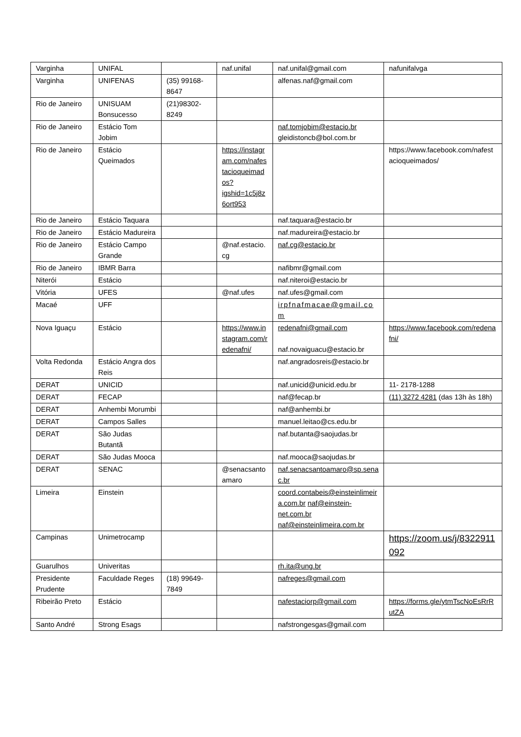| Varginha | UNIFAL | | naf.unifal | naf.unifal@gmail.com | nafunifalvga |
| Varginha | UNIFENAS | (35) 99168-8647 | | alfenas.naf@gmail.com | |
| Rio de Janeiro | UNISUAM Bonsucesso | (21)98302-8249 | | | |
| Rio de Janeiro | Estácio Tom Jobim | | | naf.tomjobim@estacio.br gleidistoncb@bol.com.br | |
| Rio de Janeiro | Estácio Queimados | | https://instagram.com/nafestacioqueimados?igshid=1c5j8z6ort953 | | https://www.facebook.com/nafestacioqueimados/ |
| Rio de Janeiro | Estácio Taquara | | | naf.taquara@estacio.br | |
| Rio de Janeiro | Estácio Madureira | | | naf.madureira@estacio.br | |
| Rio de Janeiro | Estácio Campo Grande | | @naf.estacio.cg | naf.cg@estacio.br | |
| Rio de Janeiro | IBMR Barra | | | nafibmr@gmail.com | |
| Niterói | Estácio | | | naf.niteroi@estacio.br | |
| Vitória | UFES | | @naf.ufes | naf.ufes@gmail.com | |
| Macaé | UFF | | | irpfnafmacae@gmail.com | |
| Nova Iguaçu | Estácio | | https://www.instagram.com/redenafni/ | redenafni@gmail.com naf.novaiguacu@estacio.br | https://www.facebook.com/redenafni/ |
| Volta Redonda | Estácio Angra dos Reis | | | naf.angradosreis@estacio.br | |
| DERAT | UNICID | | | naf.unicid@unicid.edu.br | 11- 2178-1288 |
| DERAT | FECAP | | | naf@fecap.br | (11) 3272 4281 (das 13h às 18h) |
| DERAT | Anhembi Morumbi | | | naf@anhembi.br | |
| DERAT | Campos Salles | | | manuel.leitao@cs.edu.br | |
| DERAT | São Judas Butantã | | | naf.butanta@saojudas.br | |
| DERAT | São Judas Mooca | | | naf.mooca@saojudas.br | |
| DERAT | SENAC | | @senacsantoamaro | naf.senacsantoamaro@sp.senac.br | |
| Limeira | Einstein | | | coord.contabeis@einsteinlimeira.com.br naf@einstein-net.com.br naf@einsteinlimeira.com.br | |
| Campinas | Unimetrocamp | | | | https://zoom.us/j/8322911092 |
| Guarulhos | Univeritas | | | rh.ita@ung.br | |
| Presidente Prudente | Faculdade Reges | (18) 99649-7849 | | nafreges@gmail.com | |
| Ribeirão Preto | Estácio | | | nafestaciorp@gmail.com | https://forms.gle/ytmTscNoEsRrRutZA |
| Santo André | Strong Esags | | | nafstrongesgas@gmail.com | |